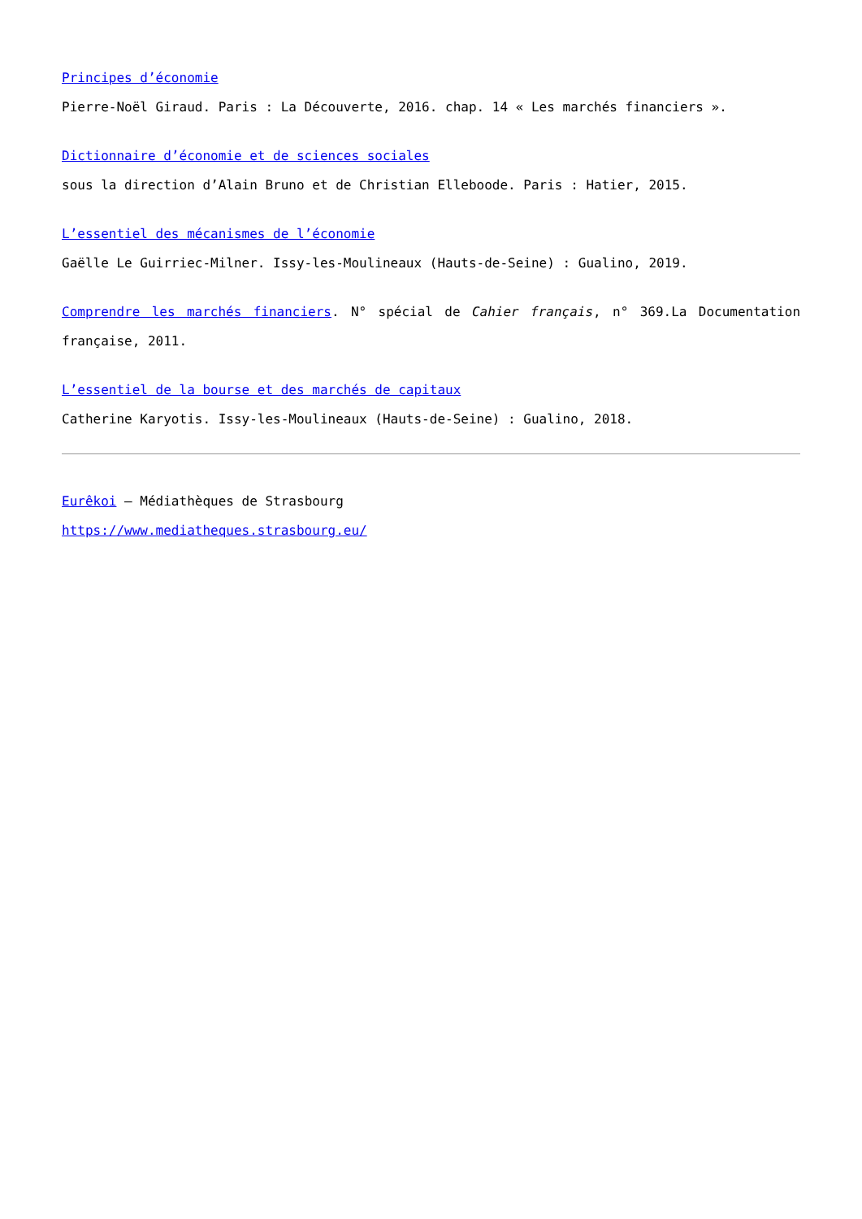Principes d’économie
Pierre-Noël Giraud. Paris : La Découverte, 2016. chap. 14 « Les marchés financiers ».
Dictionnaire d’économie et de sciences sociales
sous la direction d’Alain Bruno et de Christian Elleboode. Paris : Hatier, 2015.
L’essentiel des mécanismes de l’économie
Gaëlle Le Guirriec-Milner. Issy-les-Moulineaux (Hauts-de-Seine) : Gualino, 2019.
Comprendre les marchés financiers. N° spécial de Cahier français, n° 369.La Documentation française, 2011.
L’essentiel de la bourse et des marchés de capitaux
Catherine Karyotis. Issy-les-Moulineaux (Hauts-de-Seine) : Gualino, 2018.
Eurêkoi – Médiathèques de Strasbourg
https://www.mediatheques.strasbourg.eu/